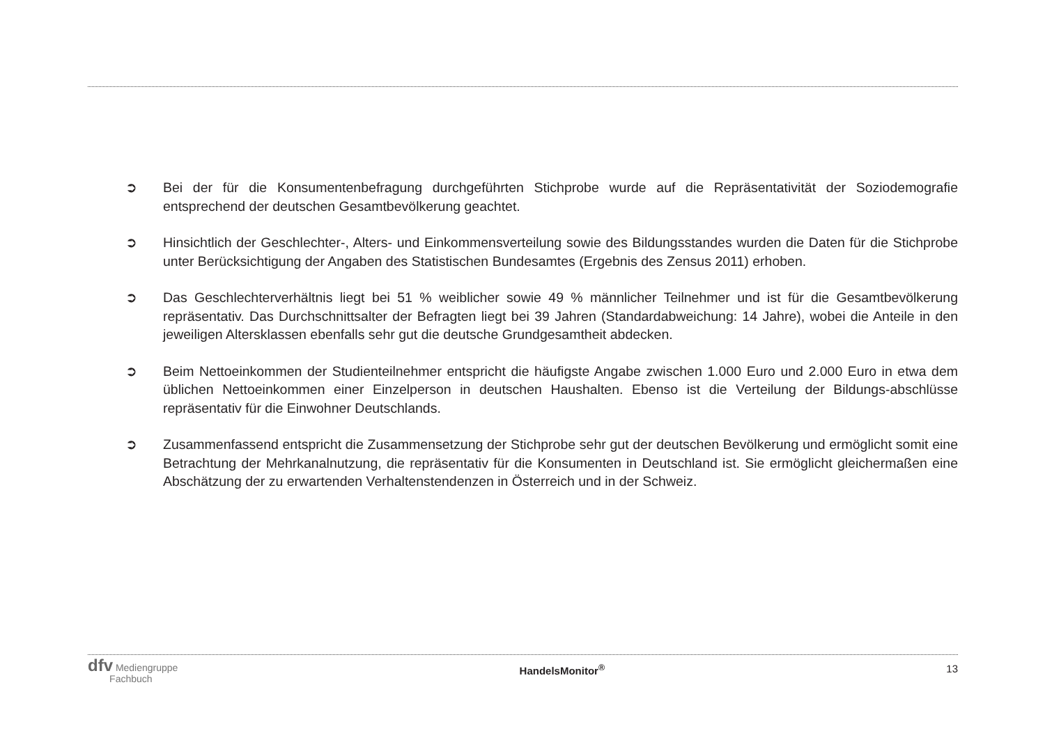➲ Bei der für die Konsumentenbefragung durchgeführten Stichprobe wurde auf die Repräsentativität der Soziodemografie entsprechend der deutschen Gesamtbevölkerung geachtet.
➲ Hinsichtlich der Geschlechter-, Alters- und Einkommensverteilung sowie des Bildungsstandes wurden die Daten für die Stichprobe unter Berücksichtigung der Angaben des Statistischen Bundesamtes (Ergebnis des Zensus 2011) erhoben.
➲ Das Geschlechterverhältnis liegt bei 51 % weiblicher sowie 49 % männlicher Teilnehmer und ist für die Gesamtbevölkerung repräsentativ. Das Durchschnittsalter der Befragten liegt bei 39 Jahren (Standardabweichung: 14 Jahre), wobei die Anteile in den jeweiligen Altersklassen ebenfalls sehr gut die deutsche Grundgesamtheit abdecken.
➲ Beim Nettoeinkommen der Studienteilnehmer entspricht die häufigste Angabe zwischen 1.000 Euro und 2.000 Euro in etwa dem üblichen Nettoeinkommen einer Einzelperson in deutschen Haushalten. Ebenso ist die Verteilung der Bildungs-abschlüsse repräsentativ für die Einwohner Deutschlands.
➲ Zusammenfassend entspricht die Zusammensetzung der Stichprobe sehr gut der deutschen Bevölkerung und ermöglicht somit eine Betrachtung der Mehrkanalnutzung, die repräsentativ für die Konsumenten in Deutschland ist. Sie ermöglicht gleichermaßen eine Abschätzung der zu erwartenden Verhaltenstendenzen in Österreich und in der Schweiz.
dfv Mediengruppe
Fachbuch
HandelsMonitor<sup>®</sup> 13